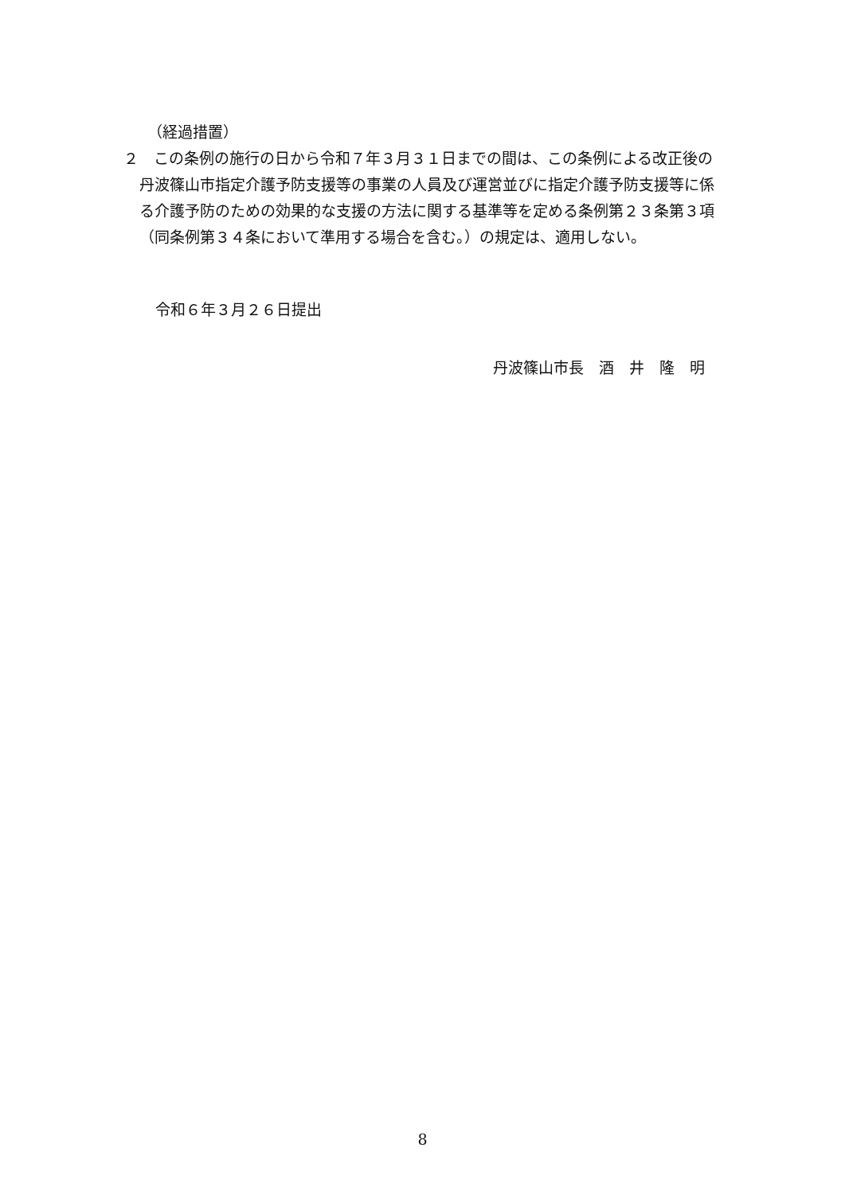（経過措置）
２　この条例の施行の日から令和７年３月３１日までの間は、この条例による改正後の丹波篠山市指定介護予防支援等の事業の人員及び運営並びに指定介護予防支援等に係る介護予防のための効果的な支援の方法に関する基準等を定める条例第２３条第３項（同条例第３４条において準用する場合を含む。）の規定は、適用しない。
令和６年３月２６日提出
丹波篠山市長　酒　井　隆　明
8